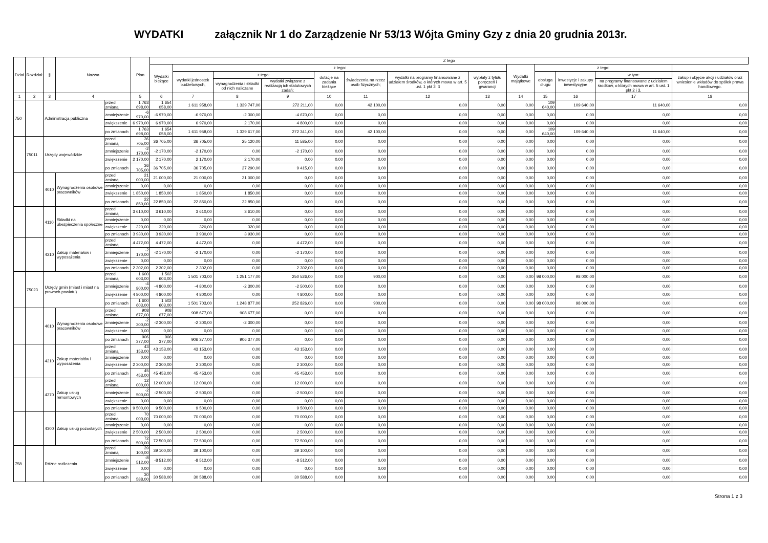WYDATKI załącznik Nr 1 do Zarządzenie Nr 53/13 Wójta Gminy Gzy z dnia 20 grudnia 2013r.
| Dział | Rozdział | § | Nazwa | | Plan | Z tego | | | | | | | | | | | | |
| --- | --- | --- | --- | --- | --- | --- | --- | --- | --- | --- | --- | --- | --- | --- | --- | --- | --- | --- |
| | | | | | | Wydatki bieżące | z tego: | | | | | | | Wydatki majątkowe | z tego: | | | |
| | | | | | | | wydatki jednostek budżetowych, | z tego: | | dotacje na zadania bieżące | świadczenia na rzecz osób fizycznych; | wydatki na programy finansowane z udziałem środków, o których mowa w art. 5 ust. 1 pkt 2i 3 | wypłaty z tytułu poręczeń i gwarancji | | obsługa długu | inwestycje i zakupy inwestycyjne | w tym: | zakup i objęcie akcji i udziałów oraz wniesienie wkładów do spółek prawa handlowego. |
| | | | | | | | | wynagrodzenia i składki od nich naliczane | wydatki związane z realizacją ich statutowych zadań; | | | | | | | | na programy finansowane z udziałem środków, o których mowa w art. 5 ust. 1 pkt 2 i 3, | |
| 1 | 2 | 3 | 4 | | 5 | 6 | 7 | 8 | 9 | 10 | 11 | 12 | 13 | 14 | 15 | 16 | 17 | 18 |
| 750 | | Administracja publiczna | | przed zmianą | 1 763 698,00 | 1 654 058,00 | 1 611 958,00 | 1 339 747,00 | 272 211,00 | 0,00 | 42 100,00 | 0,00 | 0,00 | 0,00 | 109 640,00 | 109 640,00 | 11 640,00 | 0,00 |
| | | | | zmniejszenie | -6 970,00 | -6 970,00 | -6 970,00 | -2 300,00 | -4 670,00 | 0,00 | 0,00 | 0,00 | 0,00 | 0,00 | 0,00 | 0,00 | 0,00 | 0,00 |
| | | | | zwiększenie | 6 970,00 | 6 970,00 | 6 970,00 | 2 170,00 | 4 800,00 | 0,00 | 0,00 | 0,00 | 0,00 | 0,00 | 0,00 | 0,00 | 0,00 | 0,00 |
| | | | | po zmianach | 1 763 698,00 | 1 654 058,00 | 1 611 958,00 | 1 339 617,00 | 272 341,00 | 0,00 | 42 100,00 | 0,00 | 0,00 | 0,00 | 109 640,00 | 109 640,00 | 11 640,00 | 0,00 |
| | 75011 | Urzędy wojewódzkie | | przed zmianą | 36 705,00 | 36 705,00 | 36 705,00 | 25 120,00 | 11 585,00 | 0,00 | 0,00 | 0,00 | 0,00 | 0,00 | 0,00 | 0,00 | 0,00 | 0,00 |
| | | | | zmniejszenie | -2 170,00 | -2 170,00 | -2 170,00 | 0,00 | -2 170,00 | 0,00 | 0,00 | 0,00 | 0,00 | 0,00 | 0,00 | 0,00 | 0,00 | 0,00 |
| | | | | zwiększenie | 2 170,00 | 2 170,00 | 2 170,00 | 2 170,00 | 0,00 | 0,00 | 0,00 | 0,00 | 0,00 | 0,00 | 0,00 | 0,00 | 0,00 | 0,00 |
| | | | | po zmianach | 36 705,00 | 36 705,00 | 36 705,00 | 27 290,00 | 9 415,00 | 0,00 | 0,00 | 0,00 | 0,00 | 0,00 | 0,00 | 0,00 | 0,00 | 0,00 |
| | | 4010 | Wynagrodzenia osobowe pracowników | przed zmianą | 21 000,00 | 21 000,00 | 21 000,00 | 21 000,00 | 0,00 | 0,00 | 0,00 | 0,00 | 0,00 | 0,00 | 0,00 | 0,00 | 0,00 | 0,00 |
| | | | | zmniejszenie | 0,00 | 0,00 | 0,00 | 0,00 | 0,00 | 0,00 | 0,00 | 0,00 | 0,00 | 0,00 | 0,00 | 0,00 | 0,00 | 0,00 |
| | | | | zwiększenie | 1 850,00 | 1 850,00 | 1 850,00 | 1 850,00 | 0,00 | 0,00 | 0,00 | 0,00 | 0,00 | 0,00 | 0,00 | 0,00 | 0,00 | 0,00 |
| | | | | po zmianach | 22 850,00 | 22 850,00 | 22 850,00 | 22 850,00 | 0,00 | 0,00 | 0,00 | 0,00 | 0,00 | 0,00 | 0,00 | 0,00 | 0,00 | 0,00 |
| | | 4110 | Składki na ubezpieczenia społeczne | przed zmianą | 3 610,00 | 3 610,00 | 3 610,00 | 3 610,00 | 0,00 | 0,00 | 0,00 | 0,00 | 0,00 | 0,00 | 0,00 | 0,00 | 0,00 | 0,00 |
| | | | | zmniejszenie | 0,00 | 0,00 | 0,00 | 0,00 | 0,00 | 0,00 | 0,00 | 0,00 | 0,00 | 0,00 | 0,00 | 0,00 | 0,00 | 0,00 |
| | | | | zwiększenie | 320,00 | 320,00 | 320,00 | 320,00 | 0,00 | 0,00 | 0,00 | 0,00 | 0,00 | 0,00 | 0,00 | 0,00 | 0,00 | 0,00 |
| | | | | po zmianach | 3 930,00 | 3 930,00 | 3 930,00 | 3 930,00 | 0,00 | 0,00 | 0,00 | 0,00 | 0,00 | 0,00 | 0,00 | 0,00 | 0,00 | 0,00 |
| | | 4210 | Zakup materiałów i wyposażenia | przed zmianą | 4 472,00 | 4 472,00 | 4 472,00 | 0,00 | 4 472,00 | 0,00 | 0,00 | 0,00 | 0,00 | 0,00 | 0,00 | 0,00 | 0,00 | 0,00 |
| | | | | zmniejszenie | -2 170,00 | -2 170,00 | -2 170,00 | 0,00 | -2 170,00 | 0,00 | 0,00 | 0,00 | 0,00 | 0,00 | 0,00 | 0,00 | 0,00 | 0,00 |
| | | | | zwiększenie | 0,00 | 0,00 | 0,00 | 0,00 | 0,00 | 0,00 | 0,00 | 0,00 | 0,00 | 0,00 | 0,00 | 0,00 | 0,00 | 0,00 |
| | | | | po zmianach | 2 302,00 | 2 302,00 | 2 302,00 | 0,00 | 2 302,00 | 0,00 | 0,00 | 0,00 | 0,00 | 0,00 | 0,00 | 0,00 | 0,00 | 0,00 |
| | 75023 | Urzędy gmin (miast i miast na prawach powiatu) | | przed zmianą | 1 600 603,00 | 1 502 603,00 | 1 501 703,00 | 1 251 177,00 | 250 526,00 | 0,00 | 900,00 | 0,00 | 0,00 | 0,00 | 98 000,00 | 98 000,00 | 0,00 | 0,00 |
| | | | | zmniejszenie | -4 800,00 | -4 800,00 | -4 800,00 | -2 300,00 | -2 500,00 | 0,00 | 0,00 | 0,00 | 0,00 | 0,00 | 0,00 | 0,00 | 0,00 | 0,00 |
| | | | | zwiększenie | 4 800,00 | 4 800,00 | 4 800,00 | 0,00 | 4 800,00 | 0,00 | 0,00 | 0,00 | 0,00 | 0,00 | 0,00 | 0,00 | 0,00 | 0,00 |
| | | | | po zmianach | 1 600 603,00 | 1 502 603,00 | 1 501 703,00 | 1 248 877,00 | 252 826,00 | 0,00 | 900,00 | 0,00 | 0,00 | 0,00 | 98 000,00 | 98 000,00 | 0,00 | 0,00 |
| | | 4010 | Wynagrodzenia osobowe pracowników | przed zmianą | 908 677,00 | 908 677,00 | 908 677,00 | 908 677,00 | 0,00 | 0,00 | 0,00 | 0,00 | 0,00 | 0,00 | 0,00 | 0,00 | 0,00 | 0,00 |
| | | | | zmniejszenie | -2 300,00 | -2 300,00 | -2 300,00 | -2 300,00 | 0,00 | 0,00 | 0,00 | 0,00 | 0,00 | 0,00 | 0,00 | 0,00 | 0,00 | 0,00 |
| | | | | zwiększenie | 0,00 | 0,00 | 0,00 | 0,00 | 0,00 | 0,00 | 0,00 | 0,00 | 0,00 | 0,00 | 0,00 | 0,00 | 0,00 | 0,00 |
| | | | | po zmianach | 906 377,00 | 906 377,00 | 906 377,00 | 906 377,00 | 0,00 | 0,00 | 0,00 | 0,00 | 0,00 | 0,00 | 0,00 | 0,00 | 0,00 | 0,00 |
| | | 4210 | Zakup materiałów i wyposażenia | przed zmianą | 43 153,00 | 43 153,00 | 43 153,00 | 0,00 | 43 153,00 | 0,00 | 0,00 | 0,00 | 0,00 | 0,00 | 0,00 | 0,00 | 0,00 | 0,00 |
| | | | | zmniejszenie | 0,00 | 0,00 | 0,00 | 0,00 | 0,00 | 0,00 | 0,00 | 0,00 | 0,00 | 0,00 | 0,00 | 0,00 | 0,00 | 0,00 |
| | | | | zwiększenie | 2 300,00 | 2 300,00 | 2 300,00 | 0,00 | 2 300,00 | 0,00 | 0,00 | 0,00 | 0,00 | 0,00 | 0,00 | 0,00 | 0,00 | 0,00 |
| | | | | po zmianach | 45 453,00 | 45 453,00 | 45 453,00 | 0,00 | 45 453,00 | 0,00 | 0,00 | 0,00 | 0,00 | 0,00 | 0,00 | 0,00 | 0,00 | 0,00 |
| | | 4270 | Zakup usług remontowych | przed zmianą | 12 000,00 | 12 000,00 | 12 000,00 | 0,00 | 12 000,00 | 0,00 | 0,00 | 0,00 | 0,00 | 0,00 | 0,00 | 0,00 | 0,00 | 0,00 |
| | | | | zmniejszenie | -2 500,00 | -2 500,00 | -2 500,00 | 0,00 | -2 500,00 | 0,00 | 0,00 | 0,00 | 0,00 | 0,00 | 0,00 | 0,00 | 0,00 | 0,00 |
| | | | | zwiększenie | 0,00 | 0,00 | 0,00 | 0,00 | 0,00 | 0,00 | 0,00 | 0,00 | 0,00 | 0,00 | 0,00 | 0,00 | 0,00 | 0,00 |
| | | | | po zmianach | 9 500,00 | 9 500,00 | 9 500,00 | 0,00 | 9 500,00 | 0,00 | 0,00 | 0,00 | 0,00 | 0,00 | 0,00 | 0,00 | 0,00 | 0,00 |
| | | 4300 | Zakup usług pozostałych | przed zmianą | 70 000,00 | 70 000,00 | 70 000,00 | 0,00 | 70 000,00 | 0,00 | 0,00 | 0,00 | 0,00 | 0,00 | 0,00 | 0,00 | 0,00 | 0,00 |
| | | | | zmniejszenie | 0,00 | 0,00 | 0,00 | 0,00 | 0,00 | 0,00 | 0,00 | 0,00 | 0,00 | 0,00 | 0,00 | 0,00 | 0,00 | 0,00 |
| | | | | zwiększenie | 2 500,00 | 2 500,00 | 2 500,00 | 0,00 | 2 500,00 | 0,00 | 0,00 | 0,00 | 0,00 | 0,00 | 0,00 | 0,00 | 0,00 | 0,00 |
| | | | | po zmianach | 72 500,00 | 72 500,00 | 72 500,00 | 0,00 | 72 500,00 | 0,00 | 0,00 | 0,00 | 0,00 | 0,00 | 0,00 | 0,00 | 0,00 | 0,00 |
| 758 | | Różne rozliczenia | | przed zmianą | 39 100,00 | 39 100,00 | 39 100,00 | 0,00 | 39 100,00 | 0,00 | 0,00 | 0,00 | 0,00 | 0,00 | 0,00 | 0,00 | 0,00 | 0,00 |
| | | | | zmniejszenie | -8 512,00 | -8 512,00 | -8 512,00 | 0,00 | -8 512,00 | 0,00 | 0,00 | 0,00 | 0,00 | 0,00 | 0,00 | 0,00 | 0,00 | 0,00 |
| | | | | zwiększenie | 0,00 | 0,00 | 0,00 | 0,00 | 0,00 | 0,00 | 0,00 | 0,00 | 0,00 | 0,00 | 0,00 | 0,00 | 0,00 | 0,00 |
| | | | | po zmianach | 30 588,00 | 30 588,00 | 30 588,00 | 0,00 | 30 588,00 | 0,00 | 0,00 | 0,00 | 0,00 | 0,00 | 0,00 | 0,00 | 0,00 | 0,00 |
Strona 1 z 3